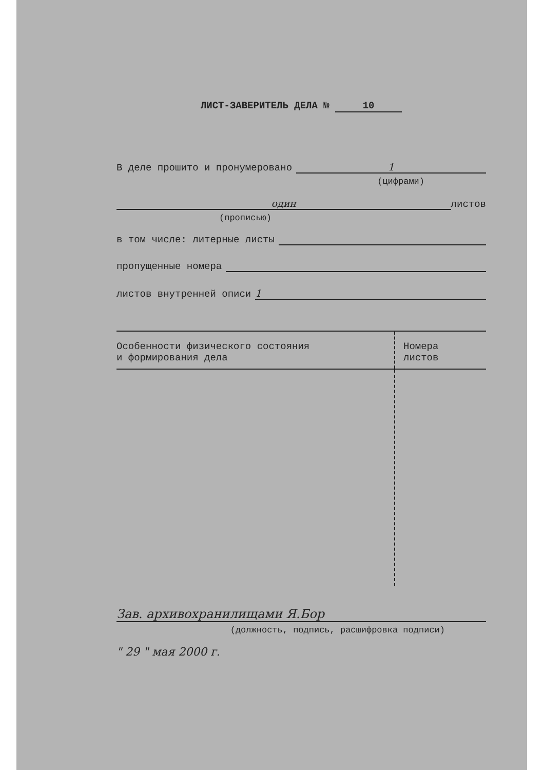ЛИСТ-ЗАВЕРИТЕЛЬ ДЕЛА № 10
В деле прошито и пронумеровано 1
(цифрами)
один листов
(прописью)
в том числе: литерные листы
пропущенные номера
листов внутренней описи 1
| Особенности физического состояния и формирования дела | Номера листов |
| --- | --- |
Зав. архивохранилищами Я.Бор
(должность, подпись, расшифровка подписи)
" 29 " мая 2000 г.